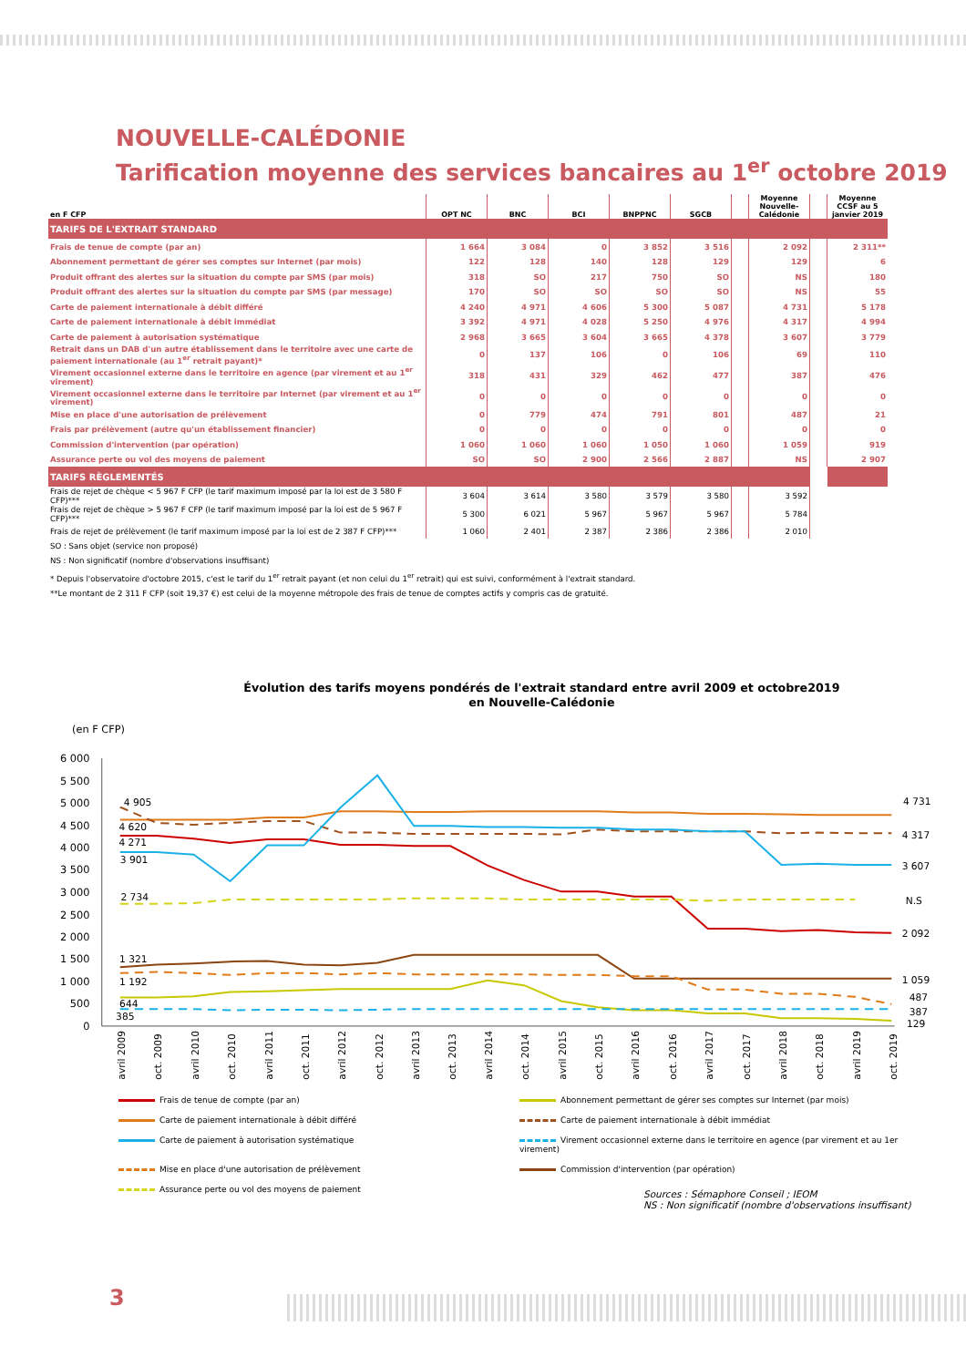NOUVELLE-CALÉDONIE
Tarification moyenne des services bancaires au 1<sup>er</sup> octobre 2019
| en F CFP | OPT NC | BNC | BCI | BNPPNC | SGCB | | Moyenne Nouvelle-Calédonie | | Moyenne CCSF au 5 janvier 2019 |
| --- | --- | --- | --- | --- | --- | --- | --- | --- | --- |
| TARIFS DE L'EXTRAIT STANDARD | | | | | | | | | |
| Frais de tenue de compte (par an) | 1 664 | 3 084 | 0 | 3 852 | 3 516 | | 2 092 | | 2 311** |
| Abonnement permettant de gérer ses comptes sur Internet (par mois) | 122 | 128 | 140 | 128 | 129 | | 129 | | 6 |
| Produit offrant des alertes sur la situation du compte par SMS (par mois) | 318 | SO | 217 | 750 | SO | | NS | | 180 |
| Produit offrant des alertes sur la situation du compte par SMS (par message) | 170 | SO | SO | SO | SO | | NS | | 55 |
| Carte de paiement internationale à débit différé | 4 240 | 4 971 | 4 606 | 5 300 | 5 087 | | 4 731 | | 5 178 |
| Carte de paiement internationale à débit immédiat | 3 392 | 4 971 | 4 028 | 5 250 | 4 976 | | 4 317 | | 4 994 |
| Carte de paiement à autorisation systématique | 2 968 | 3 665 | 3 604 | 3 665 | 4 378 | | 3 607 | | 3 779 |
| Retrait dans un DAB d'un autre établissement dans le territoire avec une carte de paiement internationale (au 1<sup>er</sup> retrait payant)* | 0 | 137 | 106 | 0 | 106 | | 69 | | 110 |
| Virement occasionnel externe dans le territoire en agence (par virement et au 1<sup>er</sup> virement) | 318 | 431 | 329 | 462 | 477 | | 387 | | 476 |
| Virement occasionnel externe dans le territoire par Internet (par virement et au 1<sup>er</sup> virement) | 0 | 0 | 0 | 0 | 0 | | 0 | | 0 |
| Mise en place d'une autorisation de prélèvement | 0 | 779 | 474 | 791 | 801 | | 487 | | 21 |
| Frais par prélèvement (autre qu'un établissement financier) | 0 | 0 | 0 | 0 | 0 | | 0 | | 0 |
| Commission d'intervention (par opération) | 1 060 | 1 060 | 1 060 | 1 050 | 1 060 | | 1 059 | | 919 |
| Assurance perte ou vol des moyens de paiement | SO | SO | 2 900 | 2 566 | 2 887 | | NS | | 2 907 |
| TARIFS RÈGLEMENTÉS | | | | | | | | | |
| Frais de rejet de chèque < 5 967 F CFP (le tarif maximum imposé par la loi est de 3 580 F CFP)*** | 3 604 | 3 614 | 3 580 | 3 579 | 3 580 | | 3 592 | | |
| Frais de rejet de chèque > 5 967 F CFP (le tarif maximum imposé par la loi est de 5 967 F CFP)*** | 5 300 | 6 021 | 5 967 | 5 967 | 5 967 | | 5 784 | | |
| Frais de rejet de prélèvement (le tarif maximum imposé par la loi est de 2 387 F CFP)*** | 1 060 | 2 401 | 2 387 | 2 386 | 2 386 | | 2 010 | | |
SO : Sans objet (service non proposé)
NS : Non significatif (nombre d'observations insuffisant)
* Depuis l'observatoire d'octobre 2015, c'est le tarif du 1<sup>er</sup> retrait payant (et non celui du 1<sup>er</sup> retrait) qui est suivi, conformément à l'extrait standard.
**Le montant de 2 311 F CFP (soit 19,37 €) est celui de la moyenne métropole des frais de tenue de comptes actifs y compris cas de gratuité.
Évolution des tarifs moyens pondérés de l'extrait standard entre avril 2009 et octobre2019
en Nouvelle-Calédonie
(en F CFP)
6 000
5 500
5 000
4 500
4 000
3 500
3 000
2 500
2 000
1 500
1 000
500
0
4 905
4 620
4 271
3 901
2 734
1 321
1 192
644
385
4 731
4 317
3 607
N.S
2 092
1 059
487
387
129
avril 2009
oct. 2009
avril 2010
oct. 2010
avril 2011
oct. 2011
avril 2012
oct. 2012
avril 2013
oct. 2013
avril 2014
oct. 2014
avril 2015
oct. 2015
avril 2016
oct. 2016
avril 2017
oct. 2017
avril 2018
oct. 2018
avril 2019
oct. 2019
Frais de tenue de compte (par an)
Abonnement permettant de gérer ses comptes sur Internet (par mois)
Carte de paiement internationale à débit différé
Carte de paiement internationale à débit immédiat
Carte de paiement à autorisation systématique
Virement occasionnel externe dans le territoire en agence (par virement et au 1er virement)
Mise en place d'une autorisation de prélèvement
Commission d'intervention (par opération)
Assurance perte ou vol des moyens de paiement
Sources : Sémaphore Conseil ; IEOM
NS : Non significatif (nombre d'observations insuffisant)
3